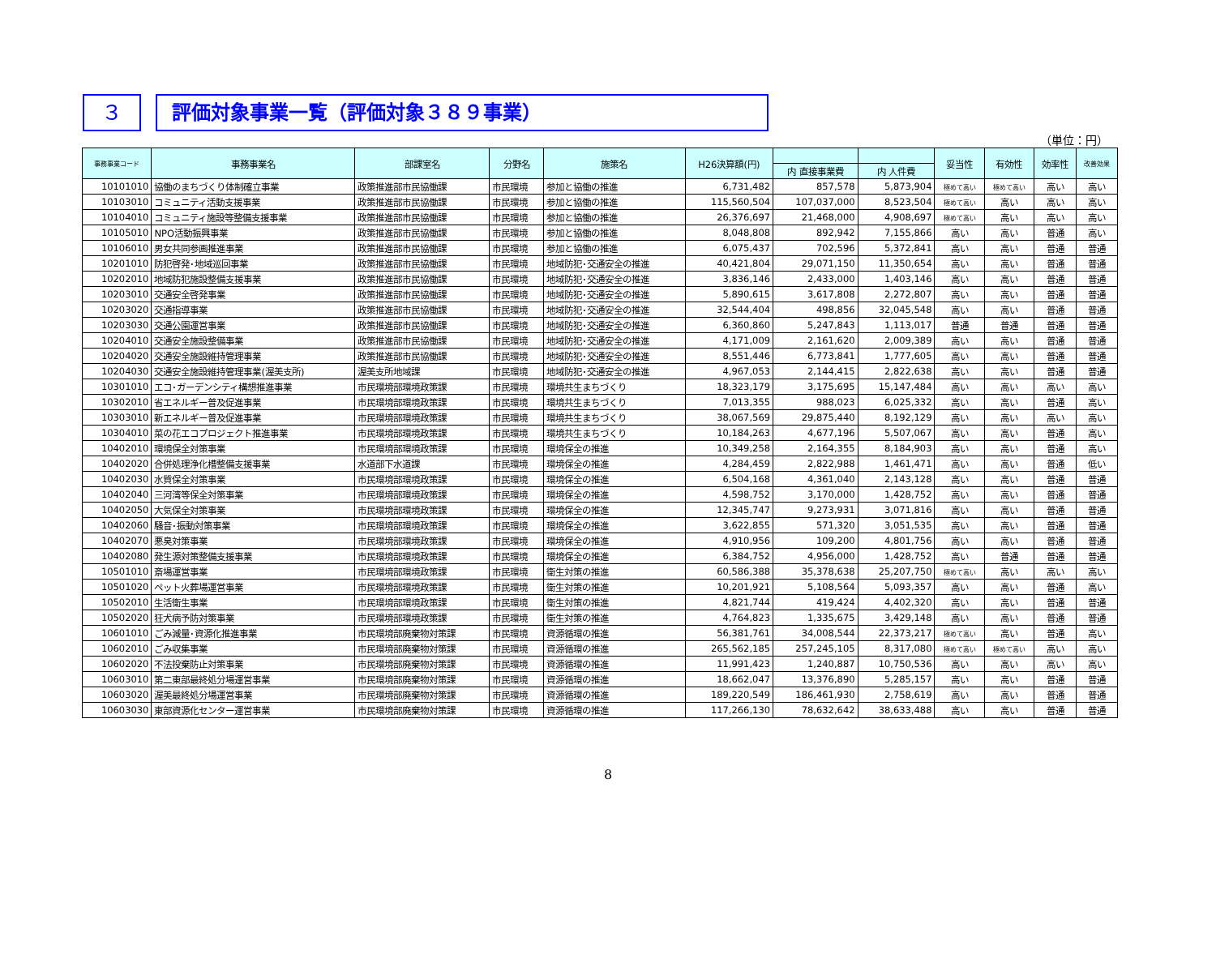３ 評価対象事業一覧（評価対象３８９事業）
（単位：円）
| 事務事業コード | 事務事業名 | 部課室名 | 分野名 | 施策名 | H26決算額(円) | | | 妥当性 | 有効性 | 効率性 | 改善効果 |
| --- | --- | --- | --- | --- | --- | --- | --- | --- | --- | --- | --- |
| | | | | | | 内 直接事業費 | 内 人件費 | | | | |
| 10101010 | 協働のまちづくり体制確立事業 | 政策推進部市民協働課 | 市民環境 | 参加と協働の推進 | 6,731,482 | 857,578 | 5,873,904 | 極めて高い | 極めて高い | 高い | 高い |
| 10103010 | コミュニティ活動支援事業 | 政策推進部市民協働課 | 市民環境 | 参加と協働の推進 | 115,560,504 | 107,037,000 | 8,523,504 | 極めて高い | 高い | 高い | 高い |
| 10104010 | コミュニティ施設等整備支援事業 | 政策推進部市民協働課 | 市民環境 | 参加と協働の推進 | 26,376,697 | 21,468,000 | 4,908,697 | 極めて高い | 高い | 高い | 高い |
| 10105010 | NPO活動振興事業 | 政策推進部市民協働課 | 市民環境 | 参加と協働の推進 | 8,048,808 | 892,942 | 7,155,866 | 高い | 高い | 普通 | 高い |
| 10106010 | 男女共同参画推進事業 | 政策推進部市民協働課 | 市民環境 | 参加と協働の推進 | 6,075,437 | 702,596 | 5,372,841 | 高い | 高い | 普通 | 普通 |
| 10201010 | 防犯啓発･地域巡回事業 | 政策推進部市民協働課 | 市民環境 | 地域防犯･交通安全の推進 | 40,421,804 | 29,071,150 | 11,350,654 | 高い | 高い | 普通 | 普通 |
| 10202010 | 地域防犯施設整備支援事業 | 政策推進部市民協働課 | 市民環境 | 地域防犯･交通安全の推進 | 3,836,146 | 2,433,000 | 1,403,146 | 高い | 高い | 普通 | 普通 |
| 10203010 | 交通安全啓発事業 | 政策推進部市民協働課 | 市民環境 | 地域防犯･交通安全の推進 | 5,890,615 | 3,617,808 | 2,272,807 | 高い | 高い | 普通 | 普通 |
| 10203020 | 交通指導事業 | 政策推進部市民協働課 | 市民環境 | 地域防犯･交通安全の推進 | 32,544,404 | 498,856 | 32,045,548 | 高い | 高い | 普通 | 普通 |
| 10203030 | 交通公園運営事業 | 政策推進部市民協働課 | 市民環境 | 地域防犯･交通安全の推進 | 6,360,860 | 5,247,843 | 1,113,017 | 普通 | 普通 | 普通 | 普通 |
| 10204010 | 交通安全施設整備事業 | 政策推進部市民協働課 | 市民環境 | 地域防犯･交通安全の推進 | 4,171,009 | 2,161,620 | 2,009,389 | 高い | 高い | 普通 | 普通 |
| 10204020 | 交通安全施設維持管理事業 | 政策推進部市民協働課 | 市民環境 | 地域防犯･交通安全の推進 | 8,551,446 | 6,773,841 | 1,777,605 | 高い | 高い | 普通 | 普通 |
| 10204030 | 交通安全施設維持管理事業(渥美支所) | 渥美支所地域課 | 市民環境 | 地域防犯･交通安全の推進 | 4,967,053 | 2,144,415 | 2,822,638 | 高い | 高い | 普通 | 普通 |
| 10301010 | エコ･ガーデンシティ構想推進事業 | 市民環境部環境政策課 | 市民環境 | 環境共生まちづくり | 18,323,179 | 3,175,695 | 15,147,484 | 高い | 高い | 高い | 高い |
| 10302010 | 省エネルギー普及促進事業 | 市民環境部環境政策課 | 市民環境 | 環境共生まちづくり | 7,013,355 | 988,023 | 6,025,332 | 高い | 高い | 普通 | 高い |
| 10303010 | 新エネルギー普及促進事業 | 市民環境部環境政策課 | 市民環境 | 環境共生まちづくり | 38,067,569 | 29,875,440 | 8,192,129 | 高い | 高い | 高い | 高い |
| 10304010 | 菜の花エコプロジェクト推進事業 | 市民環境部環境政策課 | 市民環境 | 環境共生まちづくり | 10,184,263 | 4,677,196 | 5,507,067 | 高い | 高い | 普通 | 高い |
| 10402010 | 環境保全対策事業 | 市民環境部環境政策課 | 市民環境 | 環境保全の推進 | 10,349,258 | 2,164,355 | 8,184,903 | 高い | 高い | 普通 | 高い |
| 10402020 | 合併処理浄化槽整備支援事業 | 水道部下水道課 | 市民環境 | 環境保全の推進 | 4,284,459 | 2,822,988 | 1,461,471 | 高い | 高い | 普通 | 低い |
| 10402030 | 水質保全対策事業 | 市民環境部環境政策課 | 市民環境 | 環境保全の推進 | 6,504,168 | 4,361,040 | 2,143,128 | 高い | 高い | 普通 | 普通 |
| 10402040 | 三河湾等保全対策事業 | 市民環境部環境政策課 | 市民環境 | 環境保全の推進 | 4,598,752 | 3,170,000 | 1,428,752 | 高い | 高い | 普通 | 普通 |
| 10402050 | 大気保全対策事業 | 市民環境部環境政策課 | 市民環境 | 環境保全の推進 | 12,345,747 | 9,273,931 | 3,071,816 | 高い | 高い | 普通 | 普通 |
| 10402060 | 騒音･振動対策事業 | 市民環境部環境政策課 | 市民環境 | 環境保全の推進 | 3,622,855 | 571,320 | 3,051,535 | 高い | 高い | 普通 | 普通 |
| 10402070 | 悪臭対策事業 | 市民環境部環境政策課 | 市民環境 | 環境保全の推進 | 4,910,956 | 109,200 | 4,801,756 | 高い | 高い | 普通 | 普通 |
| 10402080 | 発生源対策整備支援事業 | 市民環境部環境政策課 | 市民環境 | 環境保全の推進 | 6,384,752 | 4,956,000 | 1,428,752 | 高い | 普通 | 普通 | 普通 |
| 10501010 | 斎場運営事業 | 市民環境部環境政策課 | 市民環境 | 衛生対策の推進 | 60,586,388 | 35,378,638 | 25,207,750 | 極めて高い | 高い | 高い | 高い |
| 10501020 | ペット火葬場運営事業 | 市民環境部環境政策課 | 市民環境 | 衛生対策の推進 | 10,201,921 | 5,108,564 | 5,093,357 | 高い | 高い | 普通 | 高い |
| 10502010 | 生活衛生事業 | 市民環境部環境政策課 | 市民環境 | 衛生対策の推進 | 4,821,744 | 419,424 | 4,402,320 | 高い | 高い | 普通 | 普通 |
| 10502020 | 狂犬病予防対策事業 | 市民環境部環境政策課 | 市民環境 | 衛生対策の推進 | 4,764,823 | 1,335,675 | 3,429,148 | 高い | 高い | 普通 | 普通 |
| 10601010 | ごみ減量･資源化推進事業 | 市民環境部廃棄物対策課 | 市民環境 | 資源循環の推進 | 56,381,761 | 34,008,544 | 22,373,217 | 極めて高い | 高い | 普通 | 高い |
| 10602010 | ごみ収集事業 | 市民環境部廃棄物対策課 | 市民環境 | 資源循環の推進 | 265,562,185 | 257,245,105 | 8,317,080 | 極めて高い | 極めて高い | 高い | 高い |
| 10602020 | 不法投棄防止対策事業 | 市民環境部廃棄物対策課 | 市民環境 | 資源循環の推進 | 11,991,423 | 1,240,887 | 10,750,536 | 高い | 高い | 高い | 高い |
| 10603010 | 第二東部最終処分場運営事業 | 市民環境部廃棄物対策課 | 市民環境 | 資源循環の推進 | 18,662,047 | 13,376,890 | 5,285,157 | 高い | 高い | 普通 | 普通 |
| 10603020 | 渥美最終処分場運営事業 | 市民環境部廃棄物対策課 | 市民環境 | 資源循環の推進 | 189,220,549 | 186,461,930 | 2,758,619 | 高い | 高い | 普通 | 普通 |
| 10603030 | 東部資源化センター運営事業 | 市民環境部廃棄物対策課 | 市民環境 | 資源循環の推進 | 117,266,130 | 78,632,642 | 38,633,488 | 高い | 高い | 普通 | 普通 |
8